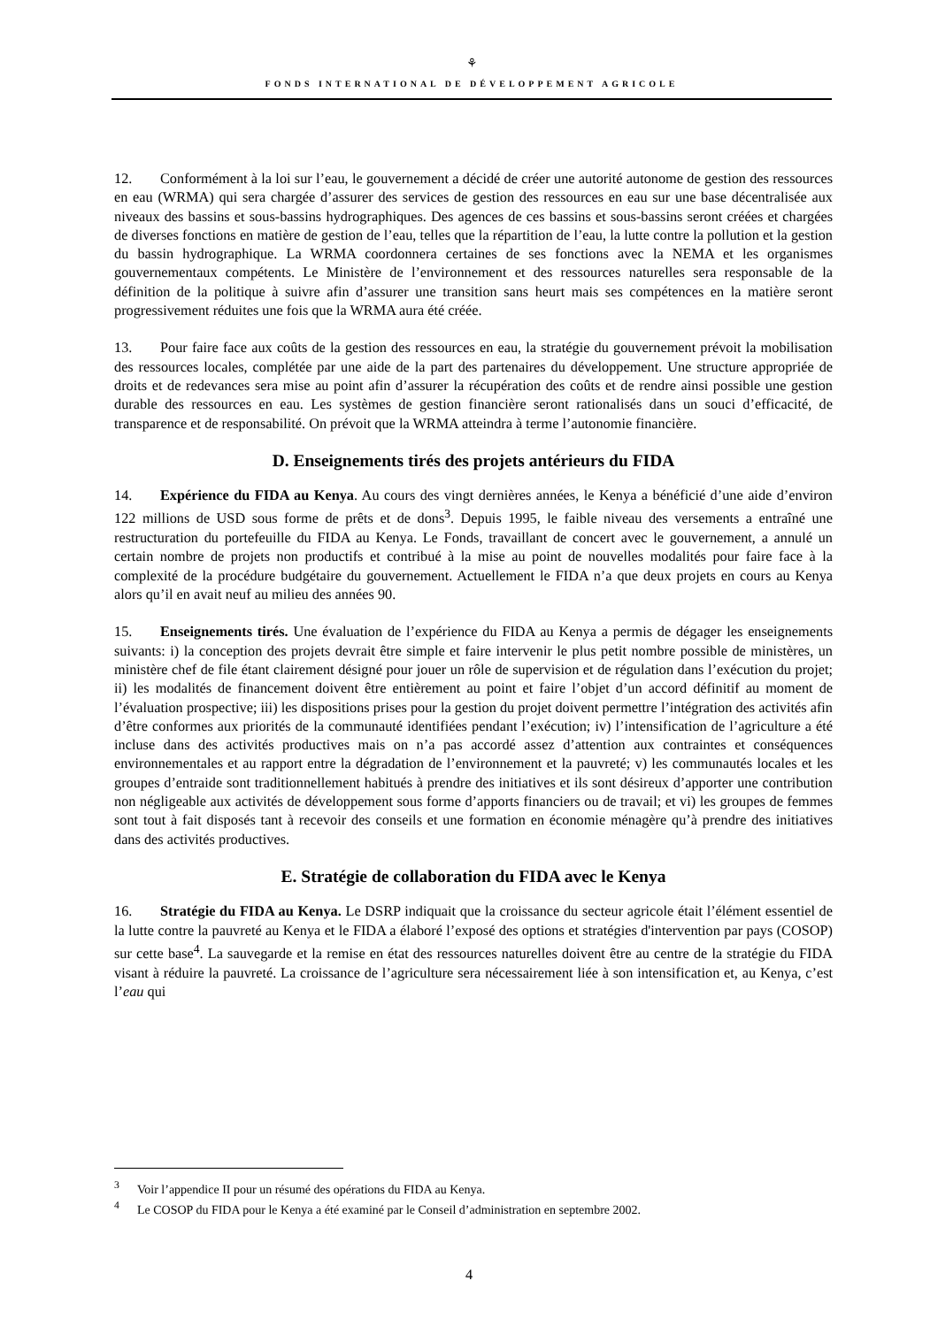⚘
FONDS INTERNATIONAL DE DÉVELOPPEMENT AGRICOLE
12. Conformément à la loi sur l’eau, le gouvernement a décidé de créer une autorité autonome de gestion des ressources en eau (WRMA) qui sera chargée d’assurer des services de gestion des ressources en eau sur une base décentralisée aux niveaux des bassins et sous-bassins hydrographiques. Des agences de ces bassins et sous-bassins seront créées et chargées de diverses fonctions en matière de gestion de l’eau, telles que la répartition de l’eau, la lutte contre la pollution et la gestion du bassin hydrographique. La WRMA coordonnera certaines de ses fonctions avec la NEMA et les organismes gouvernementaux compétents. Le Ministère de l’environnement et des ressources naturelles sera responsable de la définition de la politique à suivre afin d’assurer une transition sans heurt mais ses compétences en la matière seront progressivement réduites une fois que la WRMA aura été créée.
13. Pour faire face aux coûts de la gestion des ressources en eau, la stratégie du gouvernement prévoit la mobilisation des ressources locales, complétée par une aide de la part des partenaires du développement. Une structure appropriée de droits et de redevances sera mise au point afin d’assurer la récupération des coûts et de rendre ainsi possible une gestion durable des ressources en eau. Les systèmes de gestion financière seront rationalisés dans un souci d’efficacité, de transparence et de responsabilité. On prévoit que la WRMA atteindra à terme l’autonomie financière.
D. Enseignements tirés des projets antérieurs du FIDA
14. Expérience du FIDA au Kenya. Au cours des vingt dernières années, le Kenya a bénéficié d’une aide d’environ 122 millions de USD sous forme de prêts et de dons<sup>3</sup>. Depuis 1995, le faible niveau des versements a entraîné une restructuration du portefeuille du FIDA au Kenya. Le Fonds, travaillant de concert avec le gouvernement, a annulé un certain nombre de projets non productifs et contribué à la mise au point de nouvelles modalités pour faire face à la complexité de la procédure budgétaire du gouvernement. Actuellement le FIDA n’a que deux projets en cours au Kenya alors qu’il en avait neuf au milieu des années 90.
15. Enseignements tirés. Une évaluation de l’expérience du FIDA au Kenya a permis de dégager les enseignements suivants: i) la conception des projets devrait être simple et faire intervenir le plus petit nombre possible de ministères, un ministère chef de file étant clairement désigné pour jouer un rôle de supervision et de régulation dans l’exécution du projet; ii) les modalités de financement doivent être entièrement au point et faire l’objet d’un accord définitif au moment de l’évaluation prospective; iii) les dispositions prises pour la gestion du projet doivent permettre l’intégration des activités afin d’être conformes aux priorités de la communauté identifiées pendant l’exécution; iv) l’intensification de l’agriculture a été incluse dans des activités productives mais on n’a pas accordé assez d’attention aux contraintes et conséquences environnementales et au rapport entre la dégradation de l’environnement et la pauvreté; v) les communautés locales et les groupes d’entraide sont traditionnellement habitués à prendre des initiatives et ils sont désireux d’apporter une contribution non négligeable aux activités de développement sous forme d’apports financiers ou de travail; et vi) les groupes de femmes sont tout à fait disposés tant à recevoir des conseils et une formation en économie ménagère qu’à prendre des initiatives dans des activités productives.
E. Stratégie de collaboration du FIDA avec le Kenya
16. Stratégie du FIDA au Kenya. Le DSRP indiquait que la croissance du secteur agricole était l’élément essentiel de la lutte contre la pauvreté au Kenya et le FIDA a élaboré l’exposé des options et stratégies d'intervention par pays (COSOP) sur cette base<sup>4</sup>. La sauvegarde et la remise en état des ressources naturelles doivent être au centre de la stratégie du FIDA visant à réduire la pauvreté. La croissance de l’agriculture sera nécessairement liée à son intensification et, au Kenya, c’est l’eau qui
<sup>3</sup> Voir l’appendice II pour un résumé des opérations du FIDA au Kenya.
<sup>4</sup> Le COSOP du FIDA pour le Kenya a été examiné par le Conseil d’administration en septembre 2002.
4